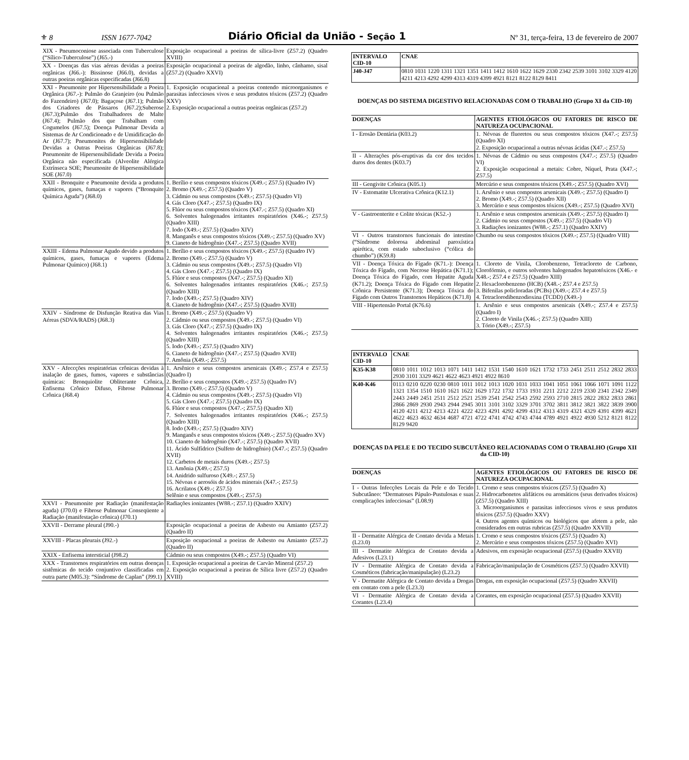⚜ 8 ISSN 1677-7042 Diário Oficial da União - Seção 1 Nº 31, terça-feira, 13 de fevereiro de 2007
| XIX - Pneumoconiose associada com Tuberculose (“Sílico-Tuberculose”) (J65.-) | Exposição ocupacional a poeiras de sílica-livre (Z57.2) (Quadro XVIII) |
| XX - Doenças das vias aéreas devidas a poeiras orgânicas (J66.-): Bissinose (J66.0), devidas a outras poeiras orgânicas especificadas (J66.8) | Exposição ocupacional a poeiras de algodão, linho, cânhamo, sisal (Z57.2) (Quadro XXVI) |
| XXI - Pneumonite por Hipersensibilidade a Poeira Orgânica (J67.-): Pulmão do Granjeiro (ou Pulmão do Fazendeiro) (J67.0); Bagaçose (J67.1); Pulmão dos Criadores de Pássaros (J67.2);Suberose (J67.3);Pulmão dos Trabalhadores de Malte (J67.4); Pulmão dos que Trabalham com Cogumelos (J67.5); Doença Pulmonar Devida a Sistemas de Ar Condicionado e de Umidificação do Ar (J67.7); Pneumonites de Hipersensibilidade Devidas a Outras Poeiras Orgânicas (J67.8); Pneumonite de Hipersensibilidade Devida a Poeira Orgânica não especificada (Alveolite Alérgica Extrínseca SOE; Pneumonite de Hipersensibilidade SOE (J67.0) | 1. Exposição ocupacional a poeiras contendo microorganismos e parasitas infecciosos vivos e seus produtos tóxicos (Z57.2) (Quadro XXV) 2. Exposição ocupacional a outras poeiras orgânicas (Z57.2) |
| XXII - Bronquite e Pneumonite devida a produtos químicos, gases, fumaças e vapores (“Bronquite Química Aguda”) (J68.0) | 1. Berílio e seus compostos tóxicos (X49.-; Z57.5) (Quadro IV) 2. Bromo (X49.-; Z57.5) (Quadro V) 3. Cádmio ou seus compostos (X49.-; Z57.5) (Quadro VI) 4. Gás Cloro (X47.-; Z57.5) (Quadro IX) 5. Flúor ou seus compostos tóxicos (X47.-; Z57.5) (Quadro XI) 6. Solventes halogenados irritantes respiratórios (X46.-; Z57.5) (Quadro XIII) 7. Iodo (X49.-; Z57.5) (Quadro XIV) 8. Manganês e seus compostos tóxicos (X49.-; Z57.5) (Quadro XV) 9. Cianeto de hidrogênio (X47.-; Z57.5) (Quadro XVII) |
| XXIII - Edema Pulmonar Agudo devido a produtos químicos, gases, fumaças e vapores (Edema Pulmonar Químico) (J68.1) | 1. Berílio e seus compostos tóxicos (X49.-; Z57.5) (Quadro IV) 2. Bromo (X49.-; Z57.5) (Quadro V) 3. Cádmio ou seus compostos (X49.-; Z57.5) (Quadro VI) 4. Gás Cloro (X47.-; Z57.5) (Quadro IX) 5. Flúor e seus compostos (X47.-; Z57.5) (Quadro XI) 6. Solventes halogenados irritantes respiratórios (X46.-; Z57.5) (Quadro XIII) 7. Iodo (X49.-; Z57.5) (Quadro XIV) 8. Cianeto de hidrogênio (X47.-; Z57.5) (Quadro XVII) |
| XXIV - Síndrome de Disfunção Reativa das Vias Aéreas (SDVA/RADS) (J68.3) | 1. Bromo (X49.-; Z57.5) (Quadro V) 2. Cádmio ou seus compostos (X49.-; Z57.5) (Quadro VI) 3. Gás Cloro (X47.-; Z57.5) (Quadro IX) 4. Solventes halogenados irritantes respiratórios (X46.-; Z57.5) (Quadro XIII) 5. Iodo (X49.-; Z57.5) (Quadro XIV) 6. Cianeto de hidrogênio (X47.-; Z57.5) (Quadro XVII) 7. Amônia (X49.-; Z57.5) |
| XXV - Afeccções respiratórias crônicas devidas à inalação de gases, fumos, vapores e substâncias químicas: Bronquiolite Obliterante Crônica, Enfisema Crônico Difuso, Fibrose Pulmonar Crônica (J68.4) | 1. Arsênico e seus compostos arsenicais (X49.-; Z57.4 e Z57.5) (Quadro I) 2. Berílio e seus compostos (X49.-; Z57.5) (Quadro IV) 3. Bromo (X49.-; Z57.5) (Quadro V) 4. Cádmio ou seus compostos (X49.-; Z57.5) (Quadro VI) 5. Gás Cloro (X47.-; Z57.5) (Quadro IX) 6. Flúor e seus compostos (X47.-; Z57.5) (Quadro XI) 7. Solventes halogenados irritantes respiratórios (X46.-; Z57.5) (Quadro XIII) 8. Iodo (X49.-; Z57.5) (Quadro XIV) 9. Manganês e seus compostos tóxicos (X49.-; Z57.5) (Quadro XV) 10. Cianeto de hidrogênio (X47.-; Z57.5) (Quadro XVII) 11. Ácido Sulfídrico (Sulfeto de hidrogênio) (X47.-; Z57.5) (Quadro XVII) 12. Carbetos de metais duros (X49.-; Z57.5) 13. Amônia (X49.-; Z57.5) 14. Anidrido sulfuroso (X49.-; Z57.5) 15. Névoas e aerosóis de ácidos minerais (X47.-; Z57.5) 16. Acrilatos (X49.-; Z57.5) Selênio e seus compostos (X49.-; Z57.5) |
| XXVI - Pneumonite por Radiação (manifestação aguda) (J70.0) e Fibrose Pulmonar Conseqüente a Radiação (manifestação crônica) (J70.1) | Radiações ionizantes (W88.-; Z57.1) (Quadro XXIV) |
| XXVII - Derrame pleural (J90.-) | Exposição ocupacional a poeiras de Asbesto ou Amianto (Z57.2) (Quadro II) |
| XXVIII - Placas pleurais (J92.-) | Exposição ocupacional a poeiras de Asbesto ou Amianto (Z57.2) (Quadro II) |
| XXIX - Enfisema intersticial (J98.2) | Cádmio ou seus compostos (X49.-; Z57.5) (Quadro VI) |
| XXX - Transtornos respiratórios em outras doenças sistêmicas do tecido conjuntivo classificadas em outra parte (M05.3): “Síndrome de Caplan” (J99.1) | 1. Exposição ocupacional a poeiras de Carvão Mineral (Z57.2) 2. Exposição ocupacional a poeiras de Sílica livre (Z57.2) (Quadro XVIII) |
| INTERVALO CID-10 | CNAE |
| --- | --- |
| J40-J47 | 0810 1031 1220 1311 1321 1351 1411 1412 1610 1622 1629 2330 2342 2539 3101 3102 3329 4120 4211 4213 4292 4299 4313 4319 4399 4921 8121 8122 8129 8411 |
DOENÇAS DO SISTEMA DIGESTIVO RELACIONADAS COM O TRABALHO (Grupo XI da CID-10)
| DOENÇAS | AGENTES ETIOLÓGICOS OU FATORES DE RISCO DE NATUREZA OCUPACIONAL |
| --- | --- |
| I - Erosão Dentária (K03.2) | 1. Névoas de fluoretos ou seus compostos tóxicos (X47.-; Z57.5) (Quadro XI) 2. Exposição ocupacional a outras névoas ácidas (X47.-; Z57.5) |
| II - Alterações pós-eruptivas da cor dos tecidos duros dos dentes (K03.7) | 1. Névoas de Cádmio ou seus compostos (X47.-; Z57.5) (Quadro VI) 2. Exposição ocupacional a metais: Cobre, Níquel, Prata (X47.-; Z57.5) |
| III - Gengivite Crônica (K05.1) | Mercúrio e seus compostos tóxicos (X49.-; Z57.5) (Quadro XVI) |
| IV - Estomatite Ulcerativa Crônica (K12.1) | 1. Arsênio e seus compostos arsenicais (X49.-; Z57.5) (Quadro I) 2. Bromo (X49.-; Z57.5) (Quadro XII) 3. Mercúrio e seus compostos tóxicos (X49.-; Z57.5) (Quadro XVI) |
| V - Gastroenterite e Colite tóxicas (K52.-) | 1. Arsênio e seus compostos arsenicais (X49.-; Z57.5) (Quadro I) 2. Cádmio ou seus compostos (X49.-; Z57.5) (Quadro VI) 3. Radiações ionizantes (W88.-; Z57.1) (Quadro XXIV) |
| VI - Outros transtornos funcionais do intestino (“Síndrome dolorosa abdominal paroxística apirética, com estado suboclusivo (“cólica do chumbo”) (K59.8) | Chumbo ou seus compostos tóxicos (X49.-; Z57.5) (Quadro VIII) |
| VII - Doença Tóxica do Fígado (K71.-): Doença Tóxica do Fígado, com Necrose Hepática (K71.1); Doença Tóxica do Fígado, com Hepatite Aguda (K71.2); Doença Tóxica do Fígado com Hepatite Crônica Persistente (K71.3); Doença Tóxica do Fígado com Outros Transtornos Hepáticos (K71.8) | 1. Cloreto de Vinila, Clorobenzeno, Tetracloreto de Carbono, Clorofórmio, e outros solventes halogenados hepatotóxicos (X46.- e X48.-; Z57.4 e Z57.5) (Quadro XIII) 2. Hexaclorobenzeno (HCB) (X48.-; Z57.4 e Z57.5) 3. Bifenilas policloradas (PCBs) (X49.-; Z57.4 e Z57.5) 4. Tetraclorodibenzodioxina (TCDD) (X49.-) |
| VIII - Hipertensão Portal (K76.6) | 1. Arsênio e seus compostos arsenicais (X49.-; Z57.4 e Z57.5) (Quadro I) 2. Cloreto de Vinila (X46.-; Z57.5) (Quadro XIII) 3. Tório (X49.-; Z57.5) |
| INTERVALO CID-10 | CNAE |
| --- | --- |
| K35-K38 | 0810 1011 1012 1013 1071 1411 1412 1531 1540 1610 1621 1732 1733 2451 2511 2512 2832 2833 2930 3101 3329 4621 4622 4623 4921 4922 8610 |
| K40-K46 | 0113 0210 0220 0230 0810 1011 1012 1013 1020 1031 1033 1041 1051 1061 1066 1071 1091 1122 1321 1354 1510 1610 1621 1622 1629 1722 1732 1733 1931 2211 2212 2219 2330 2341 2342 2349 2443 2449 2451 2511 2512 2521 2539 2541 2542 2543 2592 2593 2710 2815 2822 2832 2833 2861 2866 2869 2930 2943 2944 2945 3011 3101 3102 3329 3701 3702 3811 3812 3821 3822 3839 3900 4120 4211 4212 4213 4221 4222 4223 4291 4292 4299 4312 4313 4319 4321 4329 4391 4399 4621 4622 4623 4632 4634 4687 4721 4722 4741 4742 4743 4744 4789 4921 4922 4930 5212 8121 8122 8129 9420 |
DOENÇAS DA PELE E DO TECIDO SUBCUTÂNEO RELACIONADAS COM O TRABALHO (Grupo XII da CID-10)
| DOENÇAS | AGENTES ETIOLÓGICOS OU FATORES DE RISCO DE NATUREZA OCUPACIONAL |
| --- | --- |
| I - Outras Infecções Locais da Pele e do Tecido Subcutâneo: “Dermatoses Pápulo-Pustulosas e suas complicações infecciosas” (L08.9) | 1. Cromo e seus compostos tóxicos (Z57.5) (Quadro X) 2. Hidrocarbonetos alifáticos ou aromáticos (seus derivados tóxicos) (Z57.5) (Quadro XIII) 3. Microorganismos e parasitas infecciosos vivos e seus produtos tóxicos (Z57.5) (Quadro XXV) 4. Outros agentes químicos ou biológicos que afetem a pele, não considerados em outras rubricas (Z57.5) (Quadro XXVII) |
| II - Dermatite Alérgica de Contato devida a Metais (L23.0) | 1. Cromo e seus compostos tóxicos (Z57.5) (Quadro X) 2. Mercúrio e seus compostos tóxicos (Z57.5) (Quadro XVI) |
| III - Dermatite Alérgica de Contato devida a Adesivos (L23.1) | Adesivos, em exposição ocupacional (Z57.5) (Quadro XXVII) |
| IV - Dermatite Alérgica de Contato devida a Cosméticos (fabricação/manipulação) (L23.2) | Fabricação/manipulação de Cosméticos (Z57.5) (Quadro XXVII) |
| V - Dermatite Alérgica de Contato devida a Drogas em contato com a pele (L23.3) | Drogas, em exposição ocupacional (Z57.5) (Quadro XXVII) |
| VI - Dermatite Alérgica de Contato devida a Corantes (L23.4) | Corantes, em exposição ocupacional (Z57.5) (Quadro XXVII) |